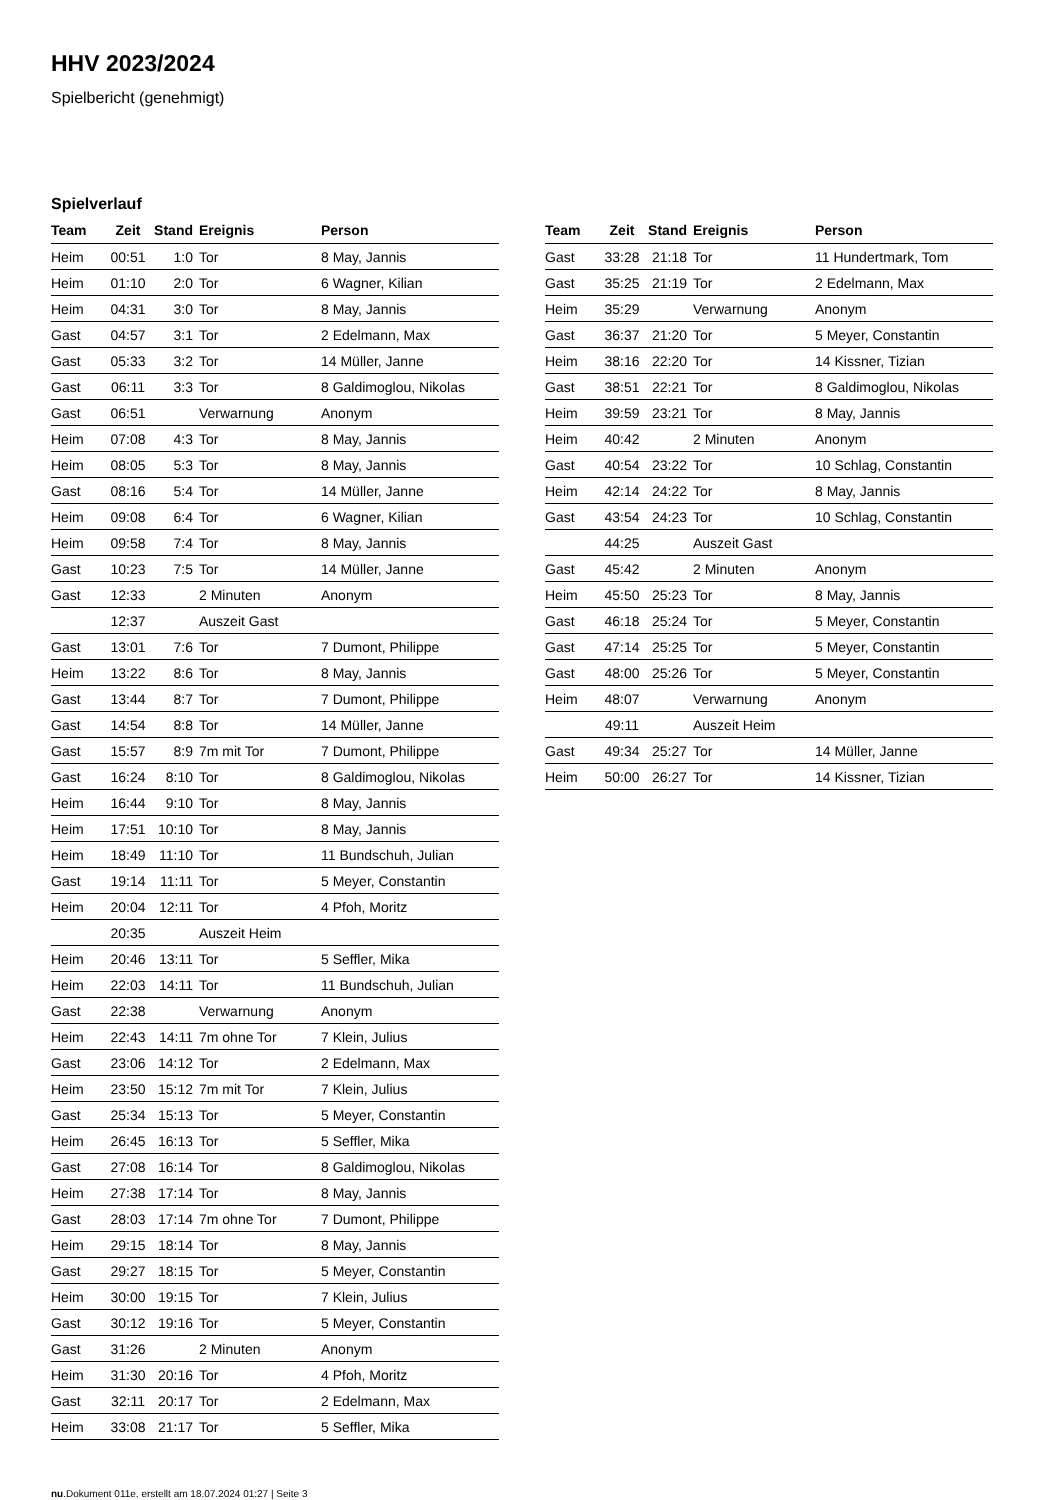HHV 2023/2024
Spielbericht (genehmigt)
Spielverlauf
| Team | Zeit | Stand | Ereignis | Person |
| --- | --- | --- | --- | --- |
| Heim | 00:51 | 1:0 | Tor | 8 May, Jannis |
| Heim | 01:10 | 2:0 | Tor | 6 Wagner, Kilian |
| Heim | 04:31 | 3:0 | Tor | 8 May, Jannis |
| Gast | 04:57 | 3:1 | Tor | 2 Edelmann, Max |
| Gast | 05:33 | 3:2 | Tor | 14 Müller, Janne |
| Gast | 06:11 | 3:3 | Tor | 8 Galdimoglou, Nikolas |
| Gast | 06:51 | | Verwarnung | Anonym |
| Heim | 07:08 | 4:3 | Tor | 8 May, Jannis |
| Heim | 08:05 | 5:3 | Tor | 8 May, Jannis |
| Gast | 08:16 | 5:4 | Tor | 14 Müller, Janne |
| Heim | 09:08 | 6:4 | Tor | 6 Wagner, Kilian |
| Heim | 09:58 | 7:4 | Tor | 8 May, Jannis |
| Gast | 10:23 | 7:5 | Tor | 14 Müller, Janne |
| Gast | 12:33 | | 2 Minuten | Anonym |
| | 12:37 | | Auszeit Gast | |
| Gast | 13:01 | 7:6 | Tor | 7 Dumont, Philippe |
| Heim | 13:22 | 8:6 | Tor | 8 May, Jannis |
| Gast | 13:44 | 8:7 | Tor | 7 Dumont, Philippe |
| Gast | 14:54 | 8:8 | Tor | 14 Müller, Janne |
| Gast | 15:57 | 8:9 | 7m mit Tor | 7 Dumont, Philippe |
| Gast | 16:24 | 8:10 | Tor | 8 Galdimoglou, Nikolas |
| Heim | 16:44 | 9:10 | Tor | 8 May, Jannis |
| Heim | 17:51 | 10:10 | Tor | 8 May, Jannis |
| Heim | 18:49 | 11:10 | Tor | 11 Bundschuh, Julian |
| Gast | 19:14 | 11:11 | Tor | 5 Meyer, Constantin |
| Heim | 20:04 | 12:11 | Tor | 4 Pfoh, Moritz |
| | 20:35 | | Auszeit Heim | |
| Heim | 20:46 | 13:11 | Tor | 5 Seffler, Mika |
| Heim | 22:03 | 14:11 | Tor | 11 Bundschuh, Julian |
| Gast | 22:38 | | Verwarnung | Anonym |
| Heim | 22:43 | 14:11 | 7m ohne Tor | 7 Klein, Julius |
| Gast | 23:06 | 14:12 | Tor | 2 Edelmann, Max |
| Heim | 23:50 | 15:12 | 7m mit Tor | 7 Klein, Julius |
| Gast | 25:34 | 15:13 | Tor | 5 Meyer, Constantin |
| Heim | 26:45 | 16:13 | Tor | 5 Seffler, Mika |
| Gast | 27:08 | 16:14 | Tor | 8 Galdimoglou, Nikolas |
| Heim | 27:38 | 17:14 | Tor | 8 May, Jannis |
| Gast | 28:03 | 17:14 | 7m ohne Tor | 7 Dumont, Philippe |
| Heim | 29:15 | 18:14 | Tor | 8 May, Jannis |
| Gast | 29:27 | 18:15 | Tor | 5 Meyer, Constantin |
| Heim | 30:00 | 19:15 | Tor | 7 Klein, Julius |
| Gast | 30:12 | 19:16 | Tor | 5 Meyer, Constantin |
| Gast | 31:26 | | 2 Minuten | Anonym |
| Heim | 31:30 | 20:16 | Tor | 4 Pfoh, Moritz |
| Gast | 32:11 | 20:17 | Tor | 2 Edelmann, Max |
| Heim | 33:08 | 21:17 | Tor | 5 Seffler, Mika |
| Team | Zeit | Stand | Ereignis | Person |
| --- | --- | --- | --- | --- |
| Gast | 33:28 | 21:18 | Tor | 11 Hundertmark, Tom |
| Gast | 35:25 | 21:19 | Tor | 2 Edelmann, Max |
| Heim | 35:29 | | Verwarnung | Anonym |
| Gast | 36:37 | 21:20 | Tor | 5 Meyer, Constantin |
| Heim | 38:16 | 22:20 | Tor | 14 Kissner, Tizian |
| Gast | 38:51 | 22:21 | Tor | 8 Galdimoglou, Nikolas |
| Heim | 39:59 | 23:21 | Tor | 8 May, Jannis |
| Heim | 40:42 | | 2 Minuten | Anonym |
| Gast | 40:54 | 23:22 | Tor | 10 Schlag, Constantin |
| Heim | 42:14 | 24:22 | Tor | 8 May, Jannis |
| Gast | 43:54 | 24:23 | Tor | 10 Schlag, Constantin |
| | 44:25 | | Auszeit Gast | |
| Gast | 45:42 | | 2 Minuten | Anonym |
| Heim | 45:50 | 25:23 | Tor | 8 May, Jannis |
| Gast | 46:18 | 25:24 | Tor | 5 Meyer, Constantin |
| Gast | 47:14 | 25:25 | Tor | 5 Meyer, Constantin |
| Gast | 48:00 | 25:26 | Tor | 5 Meyer, Constantin |
| Heim | 48:07 | | Verwarnung | Anonym |
| | 49:11 | | Auszeit Heim | |
| Gast | 49:34 | 25:27 | Tor | 14 Müller, Janne |
| Heim | 50:00 | 26:27 | Tor | 14 Kissner, Tizian |
nu.Dokument 011e, erstellt am 18.07.2024 01:27 | Seite 3